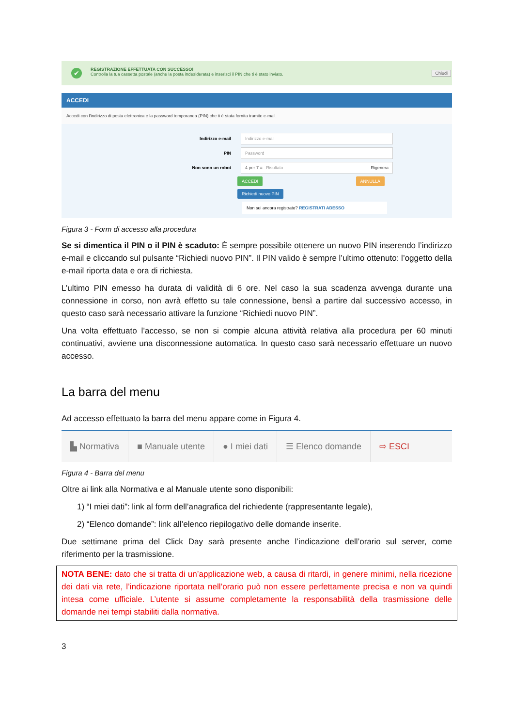✔ REGISTRAZIONE EFFETTUATA CON SUCCESSO!
Controlla la tua cassetta postale (anche la posta indesiderata) e inserisci il PIN che ti è stato inviato.
Chiudi
ACCEDI
Accedi con l'indirizzo di posta elettronica e la password temporanea (PIN) che ti è stata fornita tramite e-mail.
Indirizzo e-mail Indirizzo e-mail
PIN Password
Non sono un robot 4 per 7 = Risultato Rigenera
ACCEDI ANNULLA
Richiedi nuovo PIN
Non sei ancora registrato? REGISTRATI ADESSO
Figura 3 - Form di accesso alla procedura
Se si dimentica il PIN o il PIN è scaduto: È sempre possibile ottenere un nuovo PIN inserendo l’indirizzo e-mail e cliccando sul pulsante “Richiedi nuovo PIN”. Il PIN valido è sempre l’ultimo ottenuto: l’oggetto della e-mail riporta data e ora di richiesta.
L’ultimo PIN emesso ha durata di validità di 6 ore. Nel caso la sua scadenza avvenga durante una connessione in corso, non avrà effetto su tale connessione, bensì a partire dal successivo accesso, in questo caso sarà necessario attivare la funzione “Richiedi nuovo PIN”.
Una volta effettuato l’accesso, se non si compie alcuna attività relativa alla procedura per 60 minuti continuativi, avviene una disconnessione automatica. In questo caso sarà necessario effettuare un nuovo accesso.
La barra del menu
Ad accesso effettuato la barra del menu appare come in Figura 4.
▙ Normativa ■ Manuale utente ● I miei dati ☰ Elenco domande ⇨ ESCI
Figura 4 - Barra del menu
Oltre ai link alla Normativa e al Manuale utente sono disponibili:
1) “I miei dati”: link al form dell’anagrafica del richiedente (rappresentante legale),
2) “Elenco domande”: link all’elenco riepilogativo delle domande inserite.
Due settimane prima del Click Day sarà presente anche l’indicazione dell’orario sul server, come riferimento per la trasmissione.
NOTA BENE: dato che si tratta di un’applicazione web, a causa di ritardi, in genere minimi, nella ricezione dei dati via rete, l’indicazione riportata nell’orario può non essere perfettamente precisa e non va quindi intesa come ufficiale. L’utente si assume completamente la responsabilità della trasmissione delle domande nei tempi stabiliti dalla normativa.
3